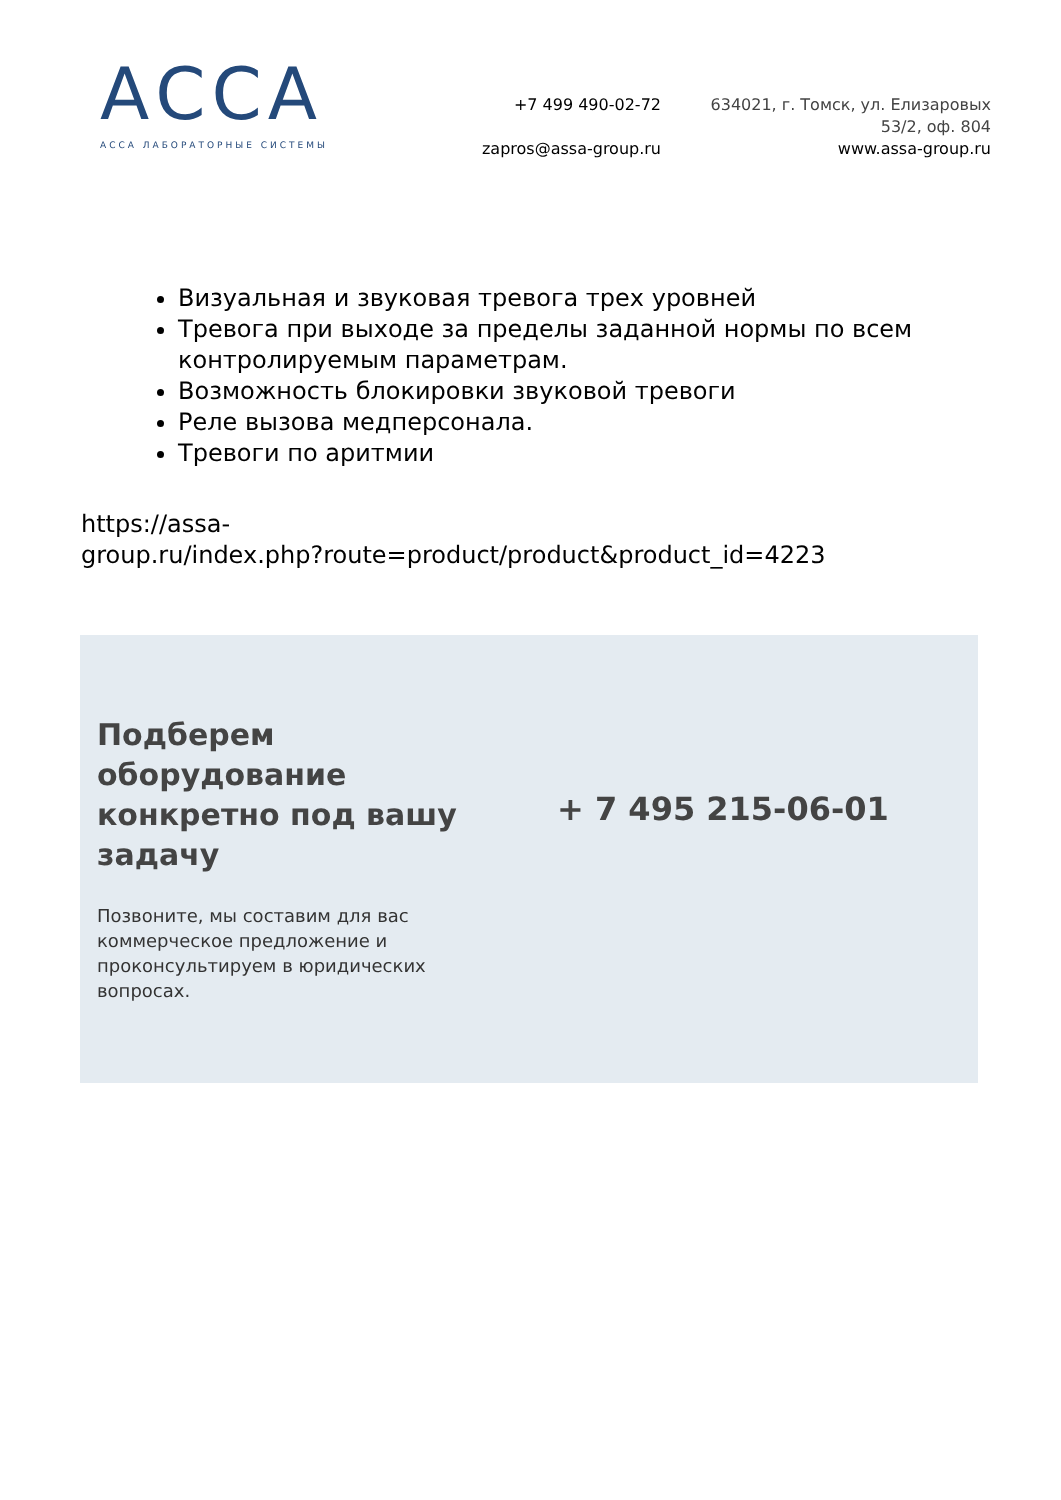АССА
АССА ЛАБОРАТОРНЫЕ СИСТЕМЫ
+7 499 490-02-72
zapros@assa-group.ru
634021, г. Томск, ул. Елизаровых
53/2, оф. 804
www.assa-group.ru
Визуальная и звуковая тревога трех уровней
Тревога при выходе за пределы заданной нормы по всем контролируемым параметрам.
Возможность блокировки звуковой тревоги
Реле вызова медперсонала.
Тревоги по аритмии
https://assa-
group.ru/index.php?route=product/product&product_id=4223
Подберем оборудование конкретно под вашу задачу
Позвоните, мы составим для вас коммерческое предложение и проконсультируем в юридических вопросах.
+ 7 495 215-06-01